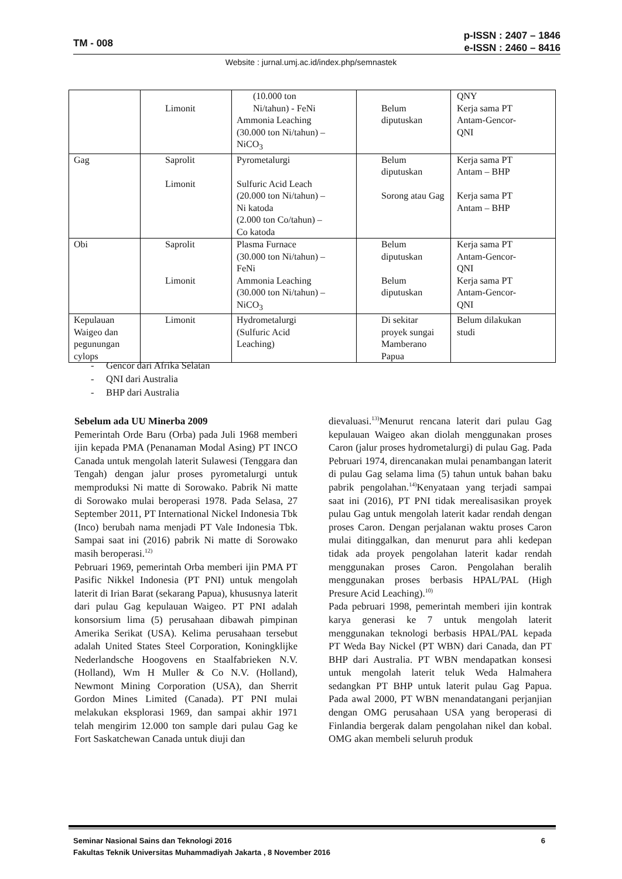TM - 008
p-ISSN : 2407 – 1846
e-ISSN : 2460 – 8416
Website : jurnal.umj.ac.id/index.php/semnastek
| | Limonit | (10.000 ton Ni/tahun) - FeNi Ammonia Leaching (30.000 ton Ni/tahun) – NiCO<sub>3</sub> | Belum diputuskan | QNY Kerja sama PT Antam-Gencor- QNI |
| Gag | Saprolit Limonit | Pyrometalurgi Sulfuric Acid Leach (20.000 ton Ni/tahun) – Ni katoda (2.000 ton Co/tahun) – Co katoda | Belum diputuskan Sorong atau Gag | Kerja sama PT Antam – BHP Kerja sama PT Antam – BHP |
| Obi | Saprolit Limonit | Plasma Furnace (30.000 ton Ni/tahun) – FeNi Ammonia Leaching (30.000 ton Ni/tahun) – NiCO<sub>3</sub> | Belum diputuskan Belum diputuskan | Kerja sama PT Antam-Gencor- QNI Kerja sama PT Antam-Gencor- QNI |
| Kepulauan Waigeo dan pegunungan cylops | Limonit | Hydrometalurgi (Sulfuric Acid Leaching) | Di sekitar proyek sungai Mamberano Papua | Belum dilakukan studi |
- Gencor dari Afrika Selatan
- QNI dari Australia
- BHP dari Australia
Sebelum ada UU Minerba 2009
Pemerintah Orde Baru (Orba) pada Juli 1968 memberi ijin kepada PMA (Penanaman Modal Asing) PT INCO Canada untuk mengolah laterit Sulawesi (Tenggara dan Tengah) dengan jalur proses pyrometalurgi untuk memproduksi Ni matte di Sorowako. Pabrik Ni matte di Sorowako mulai beroperasi 1978. Pada Selasa, 27 September 2011, PT International Nickel Indonesia Tbk (Inco) berubah nama menjadi PT Vale Indonesia Tbk. Sampai saat ini (2016) pabrik Ni matte di Sorowako masih beroperasi.<sup>12)</sup>
Pebruari 1969, pemerintah Orba memberi ijin PMA PT Pasific Nikkel Indonesia (PT PNI) untuk mengolah laterit di Irian Barat (sekarang Papua), khususnya laterit dari pulau Gag kepulauan Waigeo. PT PNI adalah konsorsium lima (5) perusahaan dibawah pimpinan Amerika Serikat (USA). Kelima perusahaan tersebut adalah United States Steel Corporation, Koningklijke Nederlandsche Hoogovens en Staalfabrieken N.V. (Holland), Wm H Muller & Co N.V. (Holland), Newmont Mining Corporation (USA), dan Sherrit Gordon Mines Limited (Canada). PT PNI mulai melakukan eksplorasi 1969, dan sampai akhir 1971 telah mengirim 12.000 ton sample dari pulau Gag ke Fort Saskatchewan Canada untuk diuji dan
dievaluasi.<sup>13)</sup>Menurut rencana laterit dari pulau Gag kepulauan Waigeo akan diolah menggunakan proses Caron (jalur proses hydrometalurgi) di pulau Gag. Pada Pebruari 1974, direncanakan mulai penambangan laterit di pulau Gag selama lima (5) tahun untuk bahan baku pabrik pengolahan.<sup>14)</sup>Kenyataan yang terjadi sampai saat ini (2016), PT PNI tidak merealisasikan proyek pulau Gag untuk mengolah laterit kadar rendah dengan proses Caron. Dengan perjalanan waktu proses Caron mulai ditinggalkan, dan menurut para ahli kedepan tidak ada proyek pengolahan laterit kadar rendah menggunakan proses Caron. Pengolahan beralih menggunakan proses berbasis HPAL/PAL (High Presure Acid Leaching).<sup>10)</sup>
Pada pebruari 1998, pemerintah memberi ijin kontrak karya generasi ke 7 untuk mengolah laterit menggunakan teknologi berbasis HPAL/PAL kepada PT Weda Bay Nickel (PT WBN) dari Canada, dan PT BHP dari Australia. PT WBN mendapatkan konsesi untuk mengolah laterit teluk Weda Halmahera sedangkan PT BHP untuk laterit pulau Gag Papua. Pada awal 2000, PT WBN menandatangani perjanjian dengan OMG perusahaan USA yang beroperasi di Finlandia bergerak dalam pengolahan nikel dan kobal. OMG akan membeli seluruh produk
Seminar Nasional Sains dan Teknologi 2016 6
Fakultas Teknik Universitas Muhammadiyah Jakarta , 8 November 2016